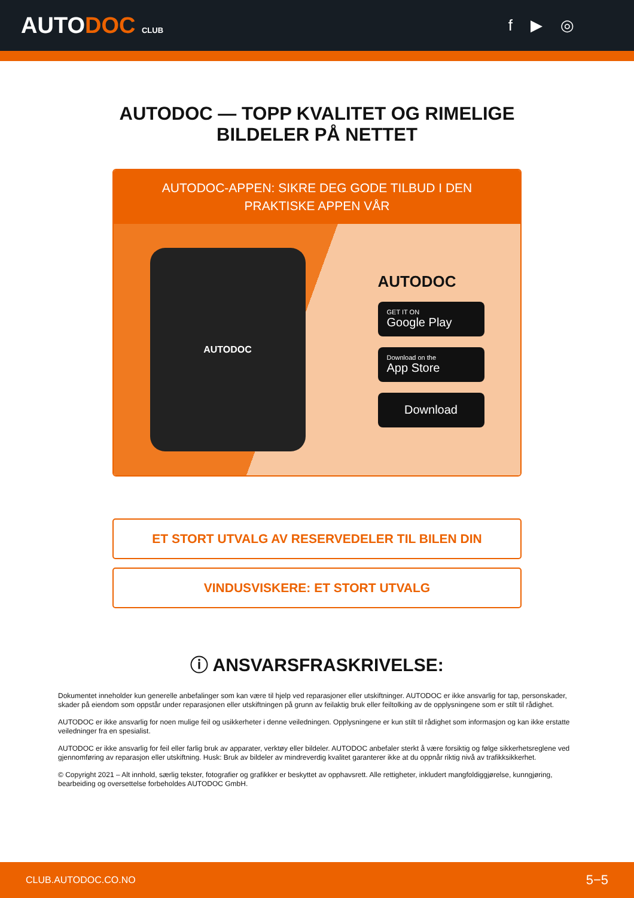AUTODOC CLUB
f ▶ ◎
AUTODOC — TOPP KVALITET OG RIMELIGE BILDELER PÅ NETTET
AUTODOC-APPEN: SIKRE DEG GODE TILBUD I DEN PRAKTISKE APPEN VÅR
AUTODOC
AUTODOC
GET IT ON
Google Play
Download on the
App Store
Download
ET STORT UTVALG AV RESERVEDELER TIL BILEN DIN
VINDUSVISKERE: ET STORT UTVALG
ⓘ ANSVARSFRASKRIVELSE:
Dokumentet inneholder kun generelle anbefalinger som kan være til hjelp ved reparasjoner eller utskiftninger. AUTODOC er ikke ansvarlig for tap, personskader, skader på eiendom som oppstår under reparasjonen eller utskiftningen på grunn av feilaktig bruk eller feiltolking av de opplysningene som er stilt til rådighet.
AUTODOC er ikke ansvarlig for noen mulige feil og usikkerheter i denne veiledningen. Opplysningene er kun stilt til rådighet som informasjon og kan ikke erstatte veiledninger fra en spesialist.
AUTODOC er ikke ansvarlig for feil eller farlig bruk av apparater, verktøy eller bildeler. AUTODOC anbefaler sterkt å være forsiktig og følge sikkerhetsreglene ved gjennomføring av reparasjon eller utskiftning. Husk: Bruk av bildeler av mindreverdig kvalitet garanterer ikke at du oppnår riktig nivå av trafikksikkerhet.
© Copyright 2021 – Alt innhold, særlig tekster, fotografier og grafikker er beskyttet av opphavsrett. Alle rettigheter, inkludert mangfoldiggjørelse, kunngjøring, bearbeiding og oversettelse forbeholdes AUTODOC GmbH.
CLUB.AUTODOC.CO.NO 5−5